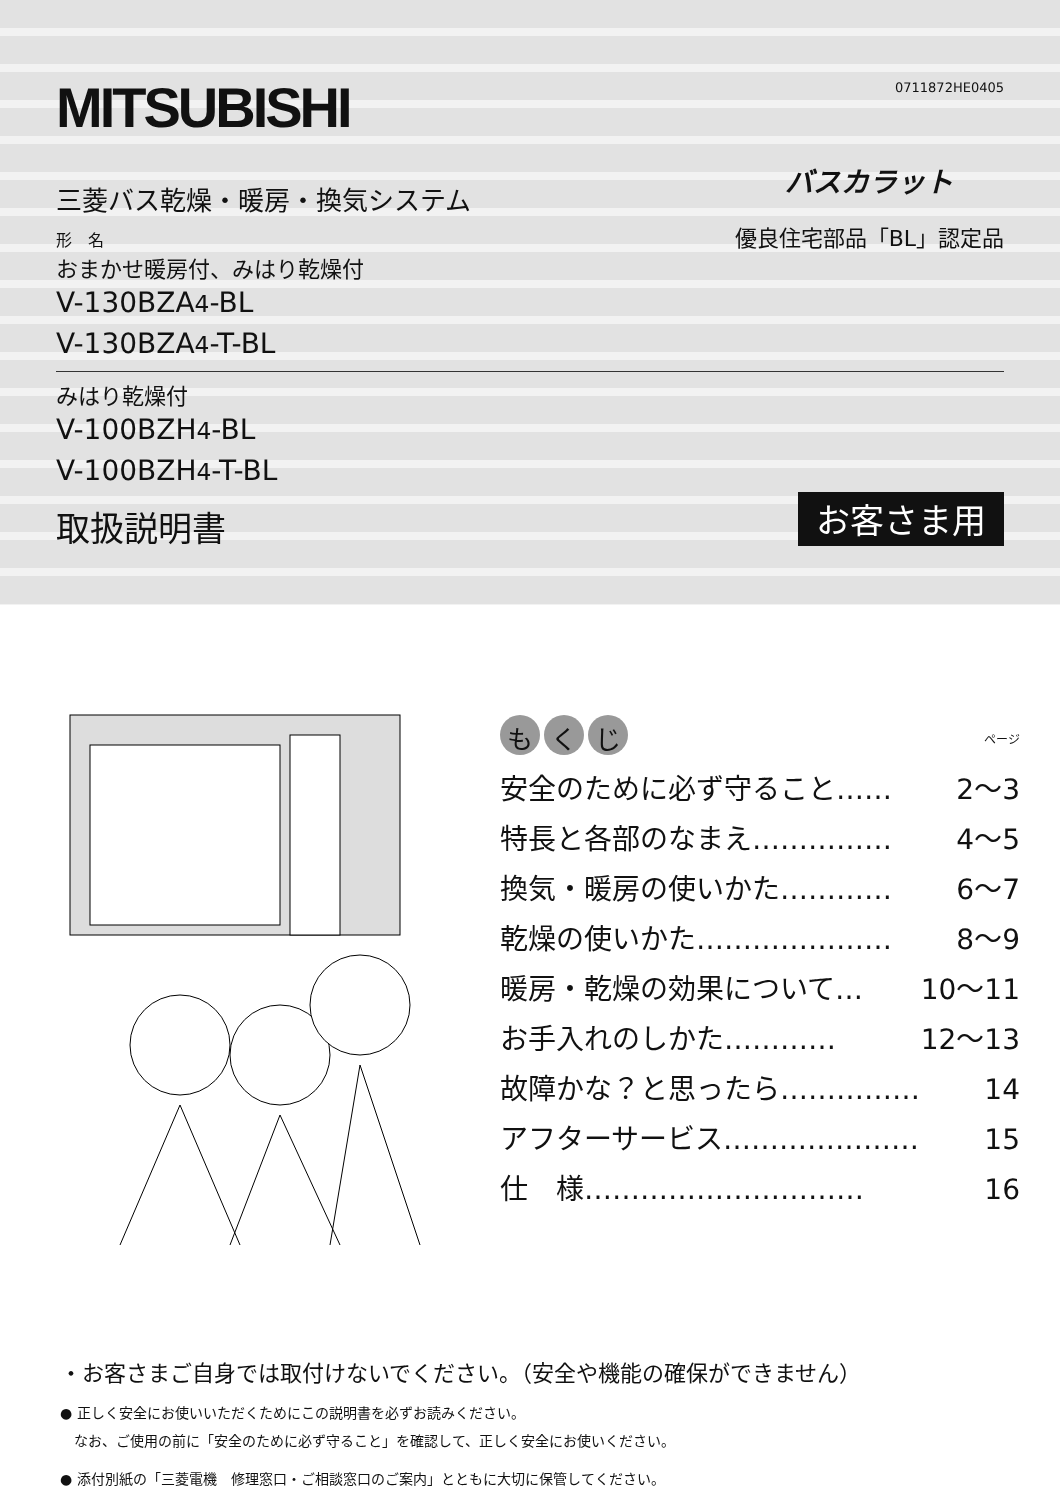0711872HE0405
MITSUBISHI
三菱バス乾燥・暖房・換気システム
形　名
おまかせ暖房付、みはり乾燥付
V-130BZA4-BL
V-130BZA4-T-BL
バスカラット
優良住宅部品「BL」認定品
みはり乾燥付
V-100BZH4-BL
V-100BZH4-T-BL
取扱説明書
お客さま用
もく じ
ページ
安全のために必ず守ること…… 2～3
特長と各部のなまえ…………… 4～5
換気・暖房の使いかた………… 6～7
乾燥の使いかた………………… 8～9
暖房・乾燥の効果について… 10～11
お手入れのしかた………… 12～13
故障かな？と思ったら…………… 14
アフターサービス………………… 15
仕　様………………………… 16
・お客さまご自身では取付けないでください。（安全や機能の確保ができません）
● 正しく安全にお使いいただくためにこの説明書を必ずお読みください。
　なお、ご使用の前に「安全のために必ず守ること」を確認して、正しく安全にお使いください。
● 添付別紙の「三菱電機　修理窓口・ご相談窓口のご案内」とともに大切に保管してください。